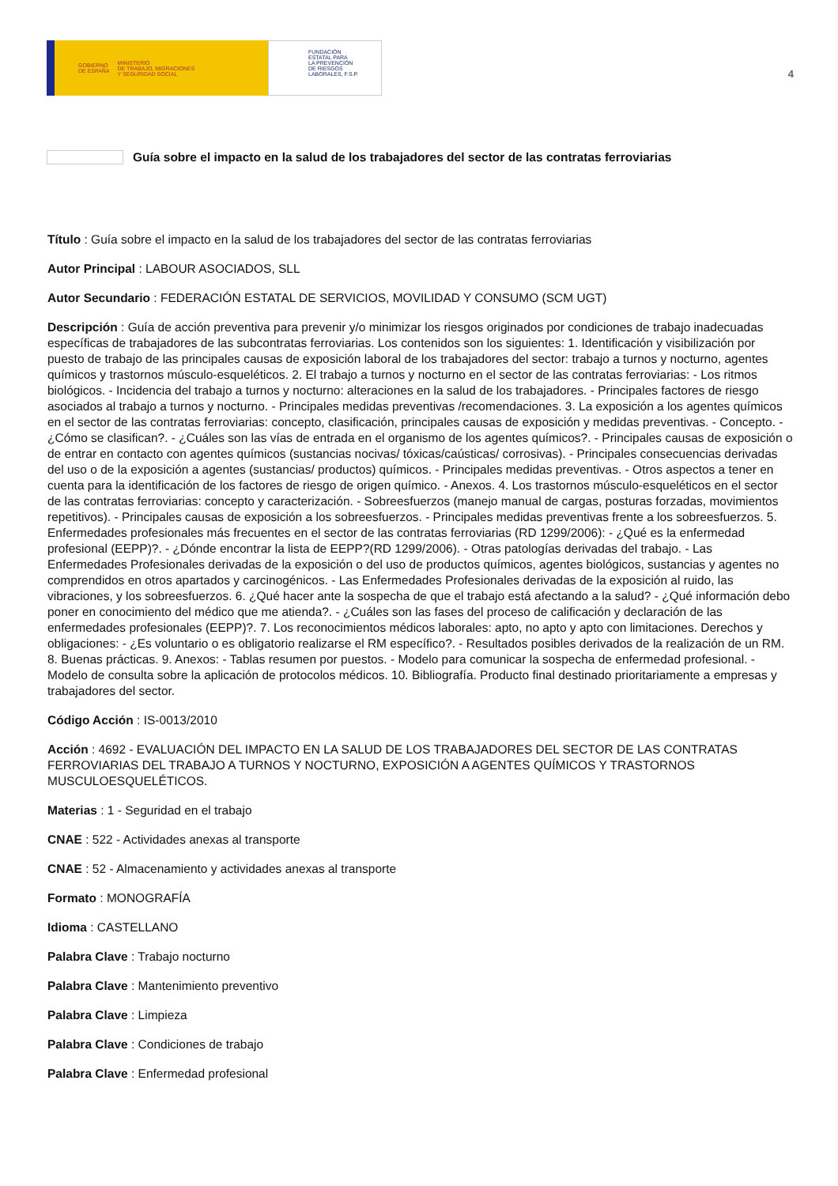GOBIERNO
DE ESPAÑA MINISTERIO
DE TRABAJO, MIGRACIONES
Y SEGURIDAD SOCIAL
FUNDACIÓN
ESTATAL PARA
LA PREVENCIÓN
DE RIESGOS
LABORALES, F.S.P.
4
Guía sobre el impacto en la salud de los trabajadores del sector de las contratas ferroviarias
Título : Guía sobre el impacto en la salud de los trabajadores del sector de las contratas ferroviarias
Autor Principal : LABOUR ASOCIADOS, SLL
Autor Secundario : FEDERACIÓN ESTATAL DE SERVICIOS, MOVILIDAD Y CONSUMO (SCM UGT)
Descripción : Guía de acción preventiva para prevenir y/o minimizar los riesgos originados por condiciones de trabajo inadecuadas específicas de trabajadores de las subcontratas ferroviarias. Los contenidos son los siguientes: 1. Identificación y visibilización por puesto de trabajo de las principales causas de exposición laboral de los trabajadores del sector: trabajo a turnos y nocturno, agentes químicos y trastornos músculo-esqueléticos. 2. El trabajo a turnos y nocturno en el sector de las contratas ferroviarias: - Los ritmos biológicos. - Incidencia del trabajo a turnos y nocturno: alteraciones en la salud de los trabajadores. - Principales factores de riesgo asociados al trabajo a turnos y nocturno. - Principales medidas preventivas /recomendaciones. 3. La exposición a los agentes químicos en el sector de las contratas ferroviarias: concepto, clasificación, principales causas de exposición y medidas preventivas. - Concepto. - ¿Cómo se clasifican?. - ¿Cuáles son las vías de entrada en el organismo de los agentes químicos?. - Principales causas de exposición o de entrar en contacto con agentes químicos (sustancias nocivas/ tóxicas/caústicas/ corrosivas). - Principales consecuencias derivadas del uso o de la exposición a agentes (sustancias/ productos) químicos. - Principales medidas preventivas. - Otros aspectos a tener en cuenta para la identificación de los factores de riesgo de origen químico. - Anexos. 4. Los trastornos músculo-esqueléticos en el sector de las contratas ferroviarias: concepto y caracterización. - Sobreesfuerzos (manejo manual de cargas, posturas forzadas, movimientos repetitivos). - Principales causas de exposición a los sobreesfuerzos. - Principales medidas preventivas frente a los sobreesfuerzos. 5. Enfermedades profesionales más frecuentes en el sector de las contratas ferroviarias (RD 1299/2006): - ¿Qué es la enfermedad profesional (EEPP)?. - ¿Dónde encontrar la lista de EEPP?(RD 1299/2006). - Otras patologías derivadas del trabajo. - Las Enfermedades Profesionales derivadas de la exposición o del uso de productos químicos, agentes biológicos, sustancias y agentes no comprendidos en otros apartados y carcinogénicos. - Las Enfermedades Profesionales derivadas de la exposición al ruido, las vibraciones, y los sobreesfuerzos. 6. ¿Qué hacer ante la sospecha de que el trabajo está afectando a la salud? - ¿Qué información debo poner en conocimiento del médico que me atienda?. - ¿Cuáles son las fases del proceso de calificación y declaración de las enfermedades profesionales (EEPP)?. 7. Los reconocimientos médicos laborales: apto, no apto y apto con limitaciones. Derechos y obligaciones: - ¿Es voluntario o es obligatorio realizarse el RM específico?. - Resultados posibles derivados de la realización de un RM. 8. Buenas prácticas. 9. Anexos: - Tablas resumen por puestos. - Modelo para comunicar la sospecha de enfermedad profesional. - Modelo de consulta sobre la aplicación de protocolos médicos. 10. Bibliografía. Producto final destinado prioritariamente a empresas y trabajadores del sector.
Código Acción : IS-0013/2010
Acción : 4692 - EVALUACIÓN DEL IMPACTO EN LA SALUD DE LOS TRABAJADORES DEL SECTOR DE LAS CONTRATAS FERROVIARIAS DEL TRABAJO A TURNOS Y NOCTURNO, EXPOSICIÓN A AGENTES QUÍMICOS Y TRASTORNOS MUSCULOESQUELÉTICOS.
Materias : 1 - Seguridad en el trabajo
CNAE : 522 - Actividades anexas al transporte
CNAE : 52 - Almacenamiento y actividades anexas al transporte
Formato : MONOGRAFÍA
Idioma : CASTELLANO
Palabra Clave : Trabajo nocturno
Palabra Clave : Mantenimiento preventivo
Palabra Clave : Limpieza
Palabra Clave : Condiciones de trabajo
Palabra Clave : Enfermedad profesional